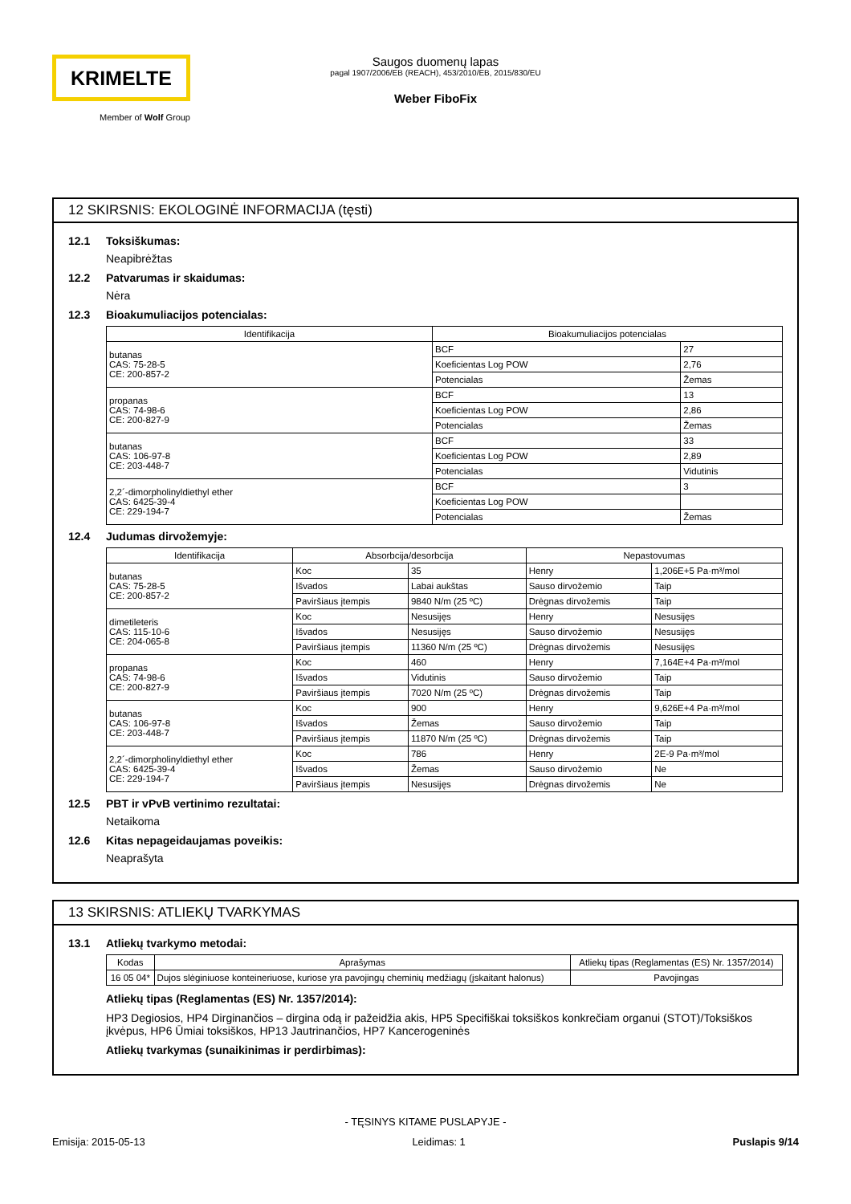KRIMELTE
Member of Wolf Group
Saugos duomenų lapas
pagal 1907/2006/EB (REACH), 453/2010/EB, 2015/830/EU
Weber FiboFix
12 SKIRSNIS: EKOLOGINĖ INFORMACIJA (tęsti)
12.1 Toksiškumas:
Neapibrėžtas
12.2 Patvarumas ir skaidumas:
Nėra
12.3 Bioakumuliacijos potencialas:
| Identifikacija | Bioakumuliacijos potencialas | |
| --- | --- | --- |
| butanas CAS: 75-28-5 CE: 200-857-2 | BCF | 27 |
| | Koeficientas Log POW | 2,76 |
| | Potencialas | Žemas |
| propanas CAS: 74-98-6 CE: 200-827-9 | BCF | 13 |
| | Koeficientas Log POW | 2,86 |
| | Potencialas | Žemas |
| butanas CAS: 106-97-8 CE: 203-448-7 | BCF | 33 |
| | Koeficientas Log POW | 2,89 |
| | Potencialas | Vidutinis |
| 2,2´-dimorpholinyldiethyl ether CAS: 6425-39-4 CE: 229-194-7 | BCF | 3 |
| | Koeficientas Log POW | |
| | Potencialas | Žemas |
12.4 Judumas dirvožemyje:
| Identifikacija | Absorbcija/desorbcija | | Nepastovumas | |
| --- | --- | --- | --- | --- |
| butanas CAS: 75-28-5 CE: 200-857-2 | Koc | 35 | Henry | 1,206E+5 Pa·m³/mol |
| | Išvados | Labai aukštas | Sauso dirvožemio | Taip |
| | Paviršiaus įtempis | 9840 N/m (25 ºC) | Drėgnas dirvožemis | Taip |
| dimetileteris CAS: 115-10-6 CE: 204-065-8 | Koc | Nesusijęs | Henry | Nesusijęs |
| | Išvados | Nesusijęs | Sauso dirvožemio | Nesusijęs |
| | Paviršiaus įtempis | 11360 N/m (25 ºC) | Drėgnas dirvožemis | Nesusijęs |
| propanas CAS: 74-98-6 CE: 200-827-9 | Koc | 460 | Henry | 7,164E+4 Pa·m³/mol |
| | Išvados | Vidutinis | Sauso dirvožemio | Taip |
| | Paviršiaus įtempis | 7020 N/m (25 ºC) | Drėgnas dirvožemis | Taip |
| butanas CAS: 106-97-8 CE: 203-448-7 | Koc | 900 | Henry | 9,626E+4 Pa·m³/mol |
| | Išvados | Žemas | Sauso dirvožemio | Taip |
| | Paviršiaus įtempis | 11870 N/m (25 ºC) | Drėgnas dirvožemis | Taip |
| 2,2´-dimorpholinyldiethyl ether CAS: 6425-39-4 CE: 229-194-7 | Koc | 786 | Henry | 2E-9 Pa·m³/mol |
| | Išvados | Žemas | Sauso dirvožemio | Ne |
| | Paviršiaus įtempis | Nesusijęs | Drėgnas dirvožemis | Ne |
12.5 PBT ir vPvB vertinimo rezultatai:
Netaikoma
12.6 Kitas nepageidaujamas poveikis:
Neaprašyta
13 SKIRSNIS: ATLIEKŲ TVARKYMAS
13.1 Atliekų tvarkymo metodai:
| Kodas | Aprašymas | Atliekų tipas (Reglamentas (ES) Nr. 1357/2014) |
| --- | --- | --- |
| 16 05 04* | Dujos slėginiuose konteineriuose, kuriose yra pavojingų cheminių medžiagų (įskaitant halonus) | Pavojingas |
Atliekų tipas (Reglamentas (ES) Nr. 1357/2014):
HP3 Degiosios, HP4 Dirginančios – dirgina odą ir pažeidžia akis, HP5 Specifiškai toksiškos konkrečiam organui (STOT)/Toksiškos įkvėpus, HP6 Ūmiai toksiškos, HP13 Jautrinančios, HP7 Kancerogeninės
Atliekų tvarkymas (sunaikinimas ir perdirbimas):
- TĘSINYS KITAME PUSLAPYJE -
Emisija: 2015-05-13 Leidimas: 1 Puslapis 9/14